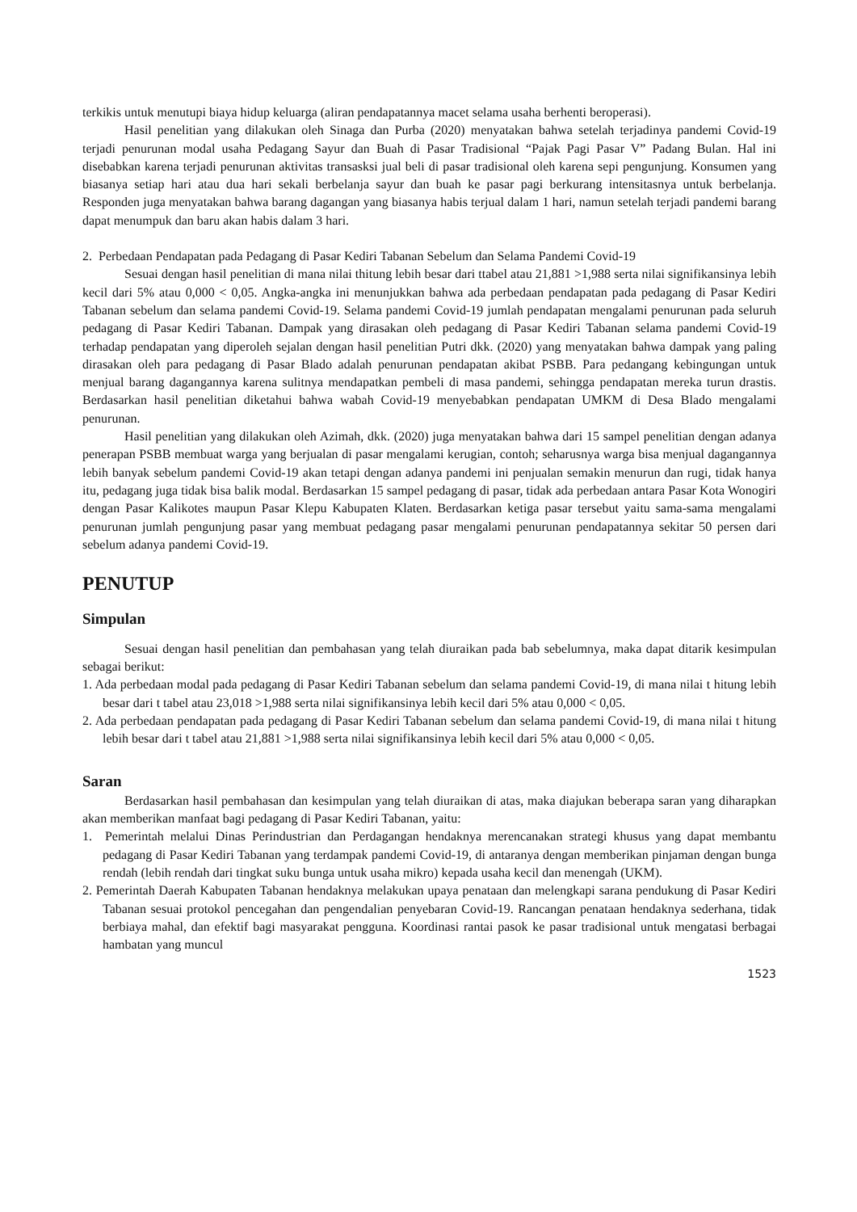terkikis untuk menutupi biaya hidup keluarga (aliran pendapatannya macet selama usaha berhenti beroperasi).
Hasil penelitian yang dilakukan oleh Sinaga dan Purba (2020) menyatakan bahwa setelah terjadinya pandemi Covid-19 terjadi penurunan modal usaha Pedagang Sayur dan Buah di Pasar Tradisional “Pajak Pagi Pasar V” Padang Bulan. Hal ini disebabkan karena terjadi penurunan aktivitas transasksi jual beli di pasar tradisional oleh karena sepi pengunjung. Konsumen yang biasanya setiap hari atau dua hari sekali berbelanja sayur dan buah ke pasar pagi berkurang intensitasnya untuk berbelanja. Responden juga menyatakan bahwa barang dagangan yang biasanya habis terjual dalam 1 hari, namun setelah terjadi pandemi barang dapat menumpuk dan baru akan habis dalam 3 hari.
2. Perbedaan Pendapatan pada Pedagang di Pasar Kediri Tabanan Sebelum dan Selama Pandemi Covid-19
Sesuai dengan hasil penelitian di mana nilai thitung lebih besar dari ttabel atau 21,881 >1,988 serta nilai signifikansinya lebih kecil dari 5% atau 0,000 < 0,05. Angka-angka ini menunjukkan bahwa ada perbedaan pendapatan pada pedagang di Pasar Kediri Tabanan sebelum dan selama pandemi Covid-19. Selama pandemi Covid-19 jumlah pendapatan mengalami penurunan pada seluruh pedagang di Pasar Kediri Tabanan. Dampak yang dirasakan oleh pedagang di Pasar Kediri Tabanan selama pandemi Covid-19 terhadap pendapatan yang diperoleh sejalan dengan hasil penelitian Putri dkk. (2020) yang menyatakan bahwa dampak yang paling dirasakan oleh para pedagang di Pasar Blado adalah penurunan pendapatan akibat PSBB. Para pedangang kebingungan untuk menjual barang dagangannya karena sulitnya mendapatkan pembeli di masa pandemi, sehingga pendapatan mereka turun drastis. Berdasarkan hasil penelitian diketahui bahwa wabah Covid-19 menyebabkan pendapatan UMKM di Desa Blado mengalami penurunan.
Hasil penelitian yang dilakukan oleh Azimah, dkk. (2020) juga menyatakan bahwa dari 15 sampel penelitian dengan adanya penerapan PSBB membuat warga yang berjualan di pasar mengalami kerugian, contoh; seharusnya warga bisa menjual dagangannya lebih banyak sebelum pandemi Covid-19 akan tetapi dengan adanya pandemi ini penjualan semakin menurun dan rugi, tidak hanya itu, pedagang juga tidak bisa balik modal. Berdasarkan 15 sampel pedagang di pasar, tidak ada perbedaan antara Pasar Kota Wonogiri dengan Pasar Kalikotes maupun Pasar Klepu Kabupaten Klaten. Berdasarkan ketiga pasar tersebut yaitu sama-sama mengalami penurunan jumlah pengunjung pasar yang membuat pedagang pasar mengalami penurunan pendapatannya sekitar 50 persen dari sebelum adanya pandemi Covid-19.
PENUTUP
Simpulan
Sesuai dengan hasil penelitian dan pembahasan yang telah diuraikan pada bab sebelumnya, maka dapat ditarik kesimpulan sebagai berikut:
1. Ada perbedaan modal pada pedagang di Pasar Kediri Tabanan sebelum dan selama pandemi Covid-19, di mana nilai t hitung lebih besar dari t tabel atau 23,018 >1,988 serta nilai signifikansinya lebih kecil dari 5% atau 0,000 < 0,05.
2. Ada perbedaan pendapatan pada pedagang di Pasar Kediri Tabanan sebelum dan selama pandemi Covid-19, di mana nilai t hitung lebih besar dari t tabel atau 21,881 >1,988 serta nilai signifikansinya lebih kecil dari 5% atau 0,000 < 0,05.
Saran
Berdasarkan hasil pembahasan dan kesimpulan yang telah diuraikan di atas, maka diajukan beberapa saran yang diharapkan akan memberikan manfaat bagi pedagang di Pasar Kediri Tabanan, yaitu:
1. Pemerintah melalui Dinas Perindustrian dan Perdagangan hendaknya merencanakan strategi khusus yang dapat membantu pedagang di Pasar Kediri Tabanan yang terdampak pandemi Covid-19, di antaranya dengan memberikan pinjaman dengan bunga rendah (lebih rendah dari tingkat suku bunga untuk usaha mikro) kepada usaha kecil dan menengah (UKM).
2. Pemerintah Daerah Kabupaten Tabanan hendaknya melakukan upaya penataan dan melengkapi sarana pendukung di Pasar Kediri Tabanan sesuai protokol pencegahan dan pengendalian penyebaran Covid-19. Rancangan penataan hendaknya sederhana, tidak berbiaya mahal, dan efektif bagi masyarakat pengguna. Koordinasi rantai pasok ke pasar tradisional untuk mengatasi berbagai hambatan yang muncul
1523